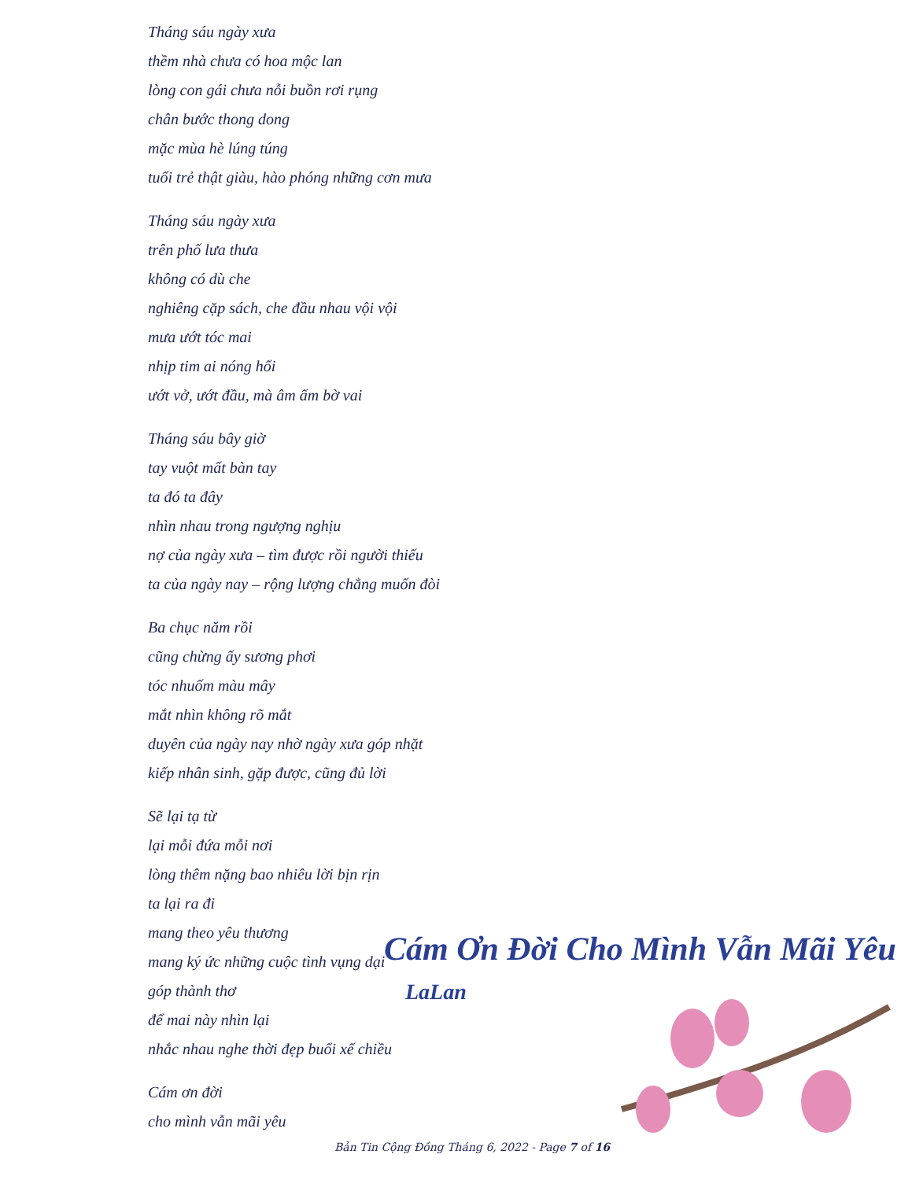Tháng sáu ngày xưa
thềm nhà chưa có hoa mộc lan
lòng con gái chưa nỗi buồn rơi rụng
chân bước thong dong
mặc mùa hè lúng túng
tuổi trẻ thật giàu, hào phóng những cơn mưa
Tháng sáu ngày xưa
trên phố lưa thưa
không có dù che
nghiêng cặp sách, che đầu nhau vội vội
mưa ướt tóc mai
nhịp tim ai nóng hổi
ướt vở, ướt đầu, mà âm ấm bờ vai
Tháng sáu bây giờ
tay vuột mất bàn tay
ta đó ta đây
nhìn nhau trong ngượng nghịu
nợ của ngày xưa – tìm được rồi người thiếu
ta của ngày nay – rộng lượng chẳng muốn đòi
Ba chục năm rồi
cũng chừng ấy sương phơi
tóc nhuốm màu mây
mắt nhìn không rõ mắt
duyên của ngày nay nhờ ngày xưa góp nhặt
kiếp nhân sinh, gặp được, cũng đủ lời
Sẽ lại tạ từ
lại mỗi đứa mỗi nơi
lòng thêm nặng bao nhiêu lời bịn rịn
ta lại ra đi
mang theo yêu thương
mang ký ức những cuộc tình vụng dại
góp thành thơ
để mai này nhìn lại
nhắc nhau nghe thời đẹp buổi xế chiều
Cám ơn đời
cho mình vẫn mãi yêu
Cám Ơn Đời Cho Mình Vẫn Mãi Yêu
LaLan
Bản Tin Cộng Đồng Tháng 6, 2022 - Page 7 of 16